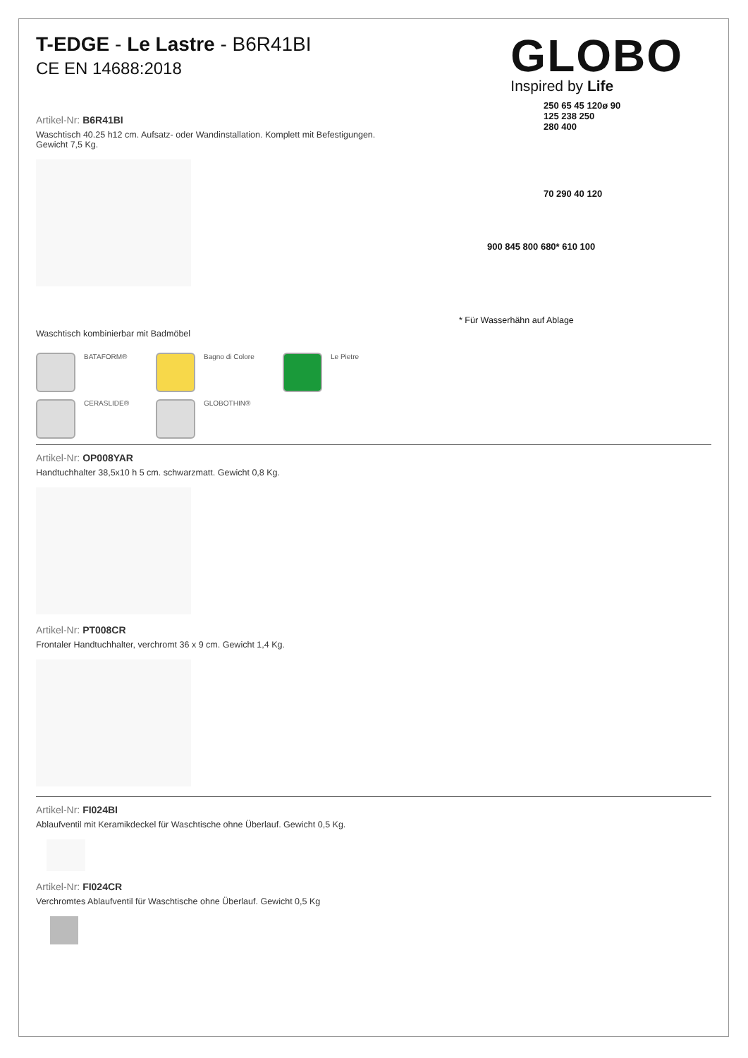T-EDGE - Le Lastre - B6R41BI
CE EN 14688:2018
GLOBO
Inspired by Life
Artikel-Nr: B6R41BI
Waschtisch 40.25 h12 cm. Aufsatz- oder Wandinstallation. Komplett mit Befestigungen.
Gewicht 7,5 Kg.
Waschtisch kombinierbar mit Badmöbel
BATAFORM®
Bagno di Colore
Le Pietre
CERASLIDE®
GLOBOTHIN®
250 65 45 120ø 90
125 238 250
280 400
70 290 40 120
900 845 800 680* 610 100
* Für Wasserhähn auf Ablage
Artikel-Nr: OP008YAR
Handtuchhalter 38,5x10 h 5 cm. schwarzmatt. Gewicht 0,8 Kg.
Artikel-Nr: PT008CR
Frontaler Handtuchhalter, verchromt 36 x 9 cm. Gewicht 1,4 Kg.
Artikel-Nr: FI024BI
Ablaufventil mit Keramikdeckel für Waschtische ohne Überlauf. Gewicht 0,5 Kg.
Artikel-Nr: FI024CR
Verchromtes Ablaufventil für Waschtische ohne Überlauf. Gewicht 0,5 Kg